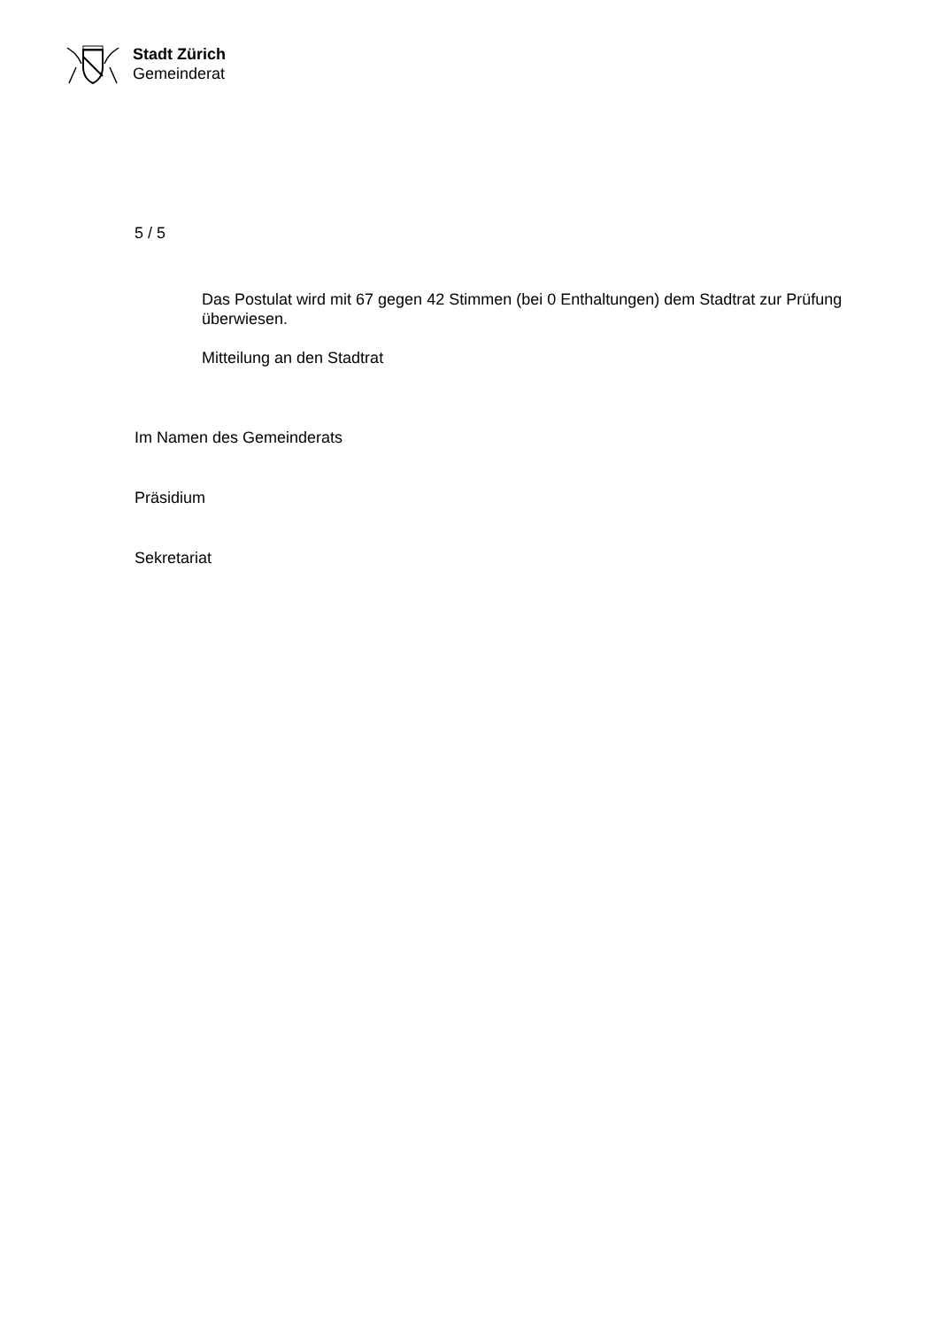Stadt Zürich
Gemeinderat
5 / 5
Das Postulat wird mit 67 gegen 42 Stimmen (bei 0 Enthaltungen) dem Stadtrat zur Prüfung überwiesen.
Mitteilung an den Stadtrat
Im Namen des Gemeinderats
Präsidium
Sekretariat